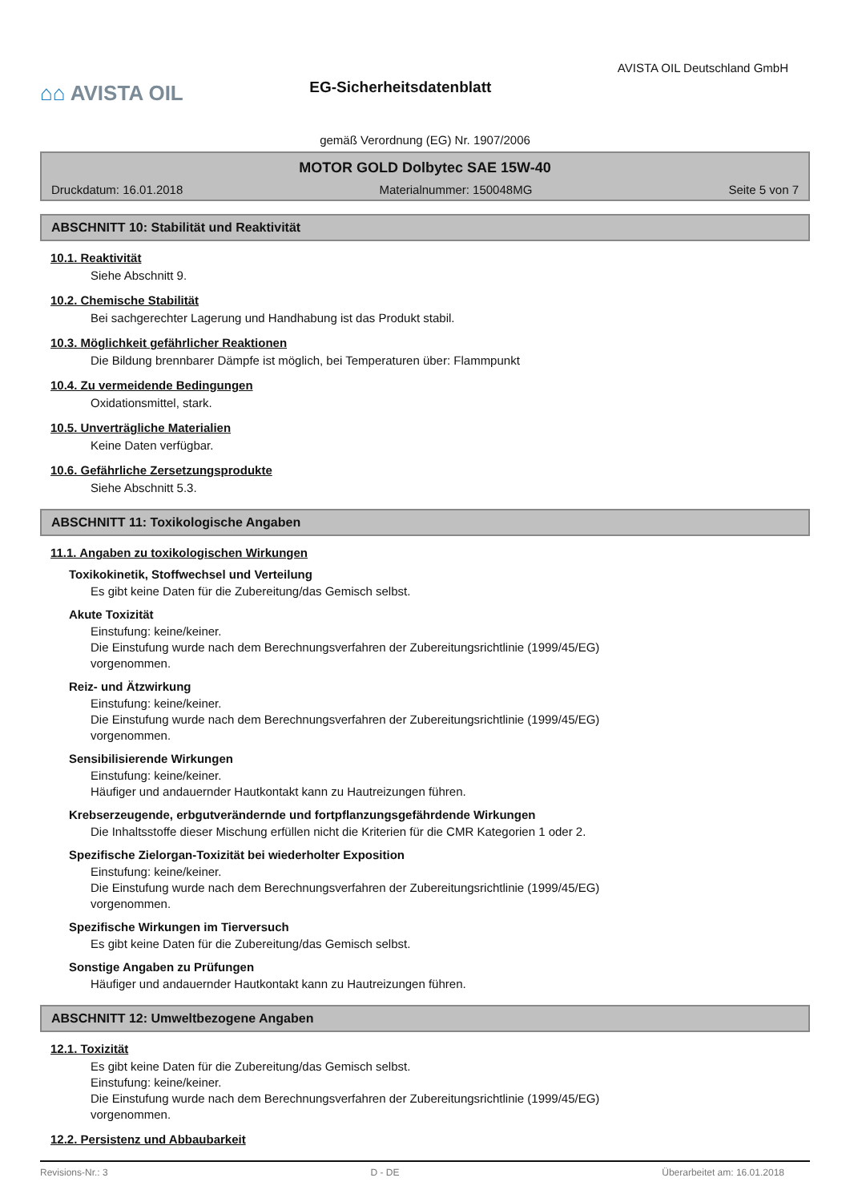⌂⌂ AVISTA OIL
EG-Sicherheitsdatenblatt
AVISTA OIL Deutschland GmbH
gemäß Verordnung (EG) Nr. 1907/2006
MOTOR GOLD Dolbytec SAE 15W-40
Druckdatum: 16.01.2018 Materialnummer: 150048MG Seite 5 von 7
ABSCHNITT 10: Stabilität und Reaktivität
10.1. Reaktivität
Siehe Abschnitt 9.
10.2. Chemische Stabilität
Bei sachgerechter Lagerung und Handhabung ist das Produkt stabil.
10.3. Möglichkeit gefährlicher Reaktionen
Die Bildung brennbarer Dämpfe ist möglich, bei Temperaturen über: Flammpunkt
10.4. Zu vermeidende Bedingungen
Oxidationsmittel, stark.
10.5. Unverträgliche Materialien
Keine Daten verfügbar.
10.6. Gefährliche Zersetzungsprodukte
Siehe Abschnitt 5.3.
ABSCHNITT 11: Toxikologische Angaben
11.1. Angaben zu toxikologischen Wirkungen
Toxikokinetik, Stoffwechsel und Verteilung
Es gibt keine Daten für die Zubereitung/das Gemisch selbst.
Akute Toxizität
Einstufung: keine/keiner.
Die Einstufung wurde nach dem Berechnungsverfahren der Zubereitungsrichtlinie (1999/45/EG)
vorgenommen.
Reiz- und Ätzwirkung
Einstufung: keine/keiner.
Die Einstufung wurde nach dem Berechnungsverfahren der Zubereitungsrichtlinie (1999/45/EG)
vorgenommen.
Sensibilisierende Wirkungen
Einstufung: keine/keiner.
Häufiger und andauernder Hautkontakt kann zu Hautreizungen führen.
Krebserzeugende, erbgutverändernde und fortpflanzungsgefährdende Wirkungen
Die Inhaltsstoffe dieser Mischung erfüllen nicht die Kriterien für die CMR Kategorien 1 oder 2.
Spezifische Zielorgan-Toxizität bei wiederholter Exposition
Einstufung: keine/keiner.
Die Einstufung wurde nach dem Berechnungsverfahren der Zubereitungsrichtlinie (1999/45/EG)
vorgenommen.
Spezifische Wirkungen im Tierversuch
Es gibt keine Daten für die Zubereitung/das Gemisch selbst.
Sonstige Angaben zu Prüfungen
Häufiger und andauernder Hautkontakt kann zu Hautreizungen führen.
ABSCHNITT 12: Umweltbezogene Angaben
12.1. Toxizität
Es gibt keine Daten für die Zubereitung/das Gemisch selbst.
Einstufung: keine/keiner.
Die Einstufung wurde nach dem Berechnungsverfahren der Zubereitungsrichtlinie (1999/45/EG)
vorgenommen.
12.2. Persistenz und Abbaubarkeit
Revisions-Nr.: 3 D - DE Überarbeitet am: 16.01.2018